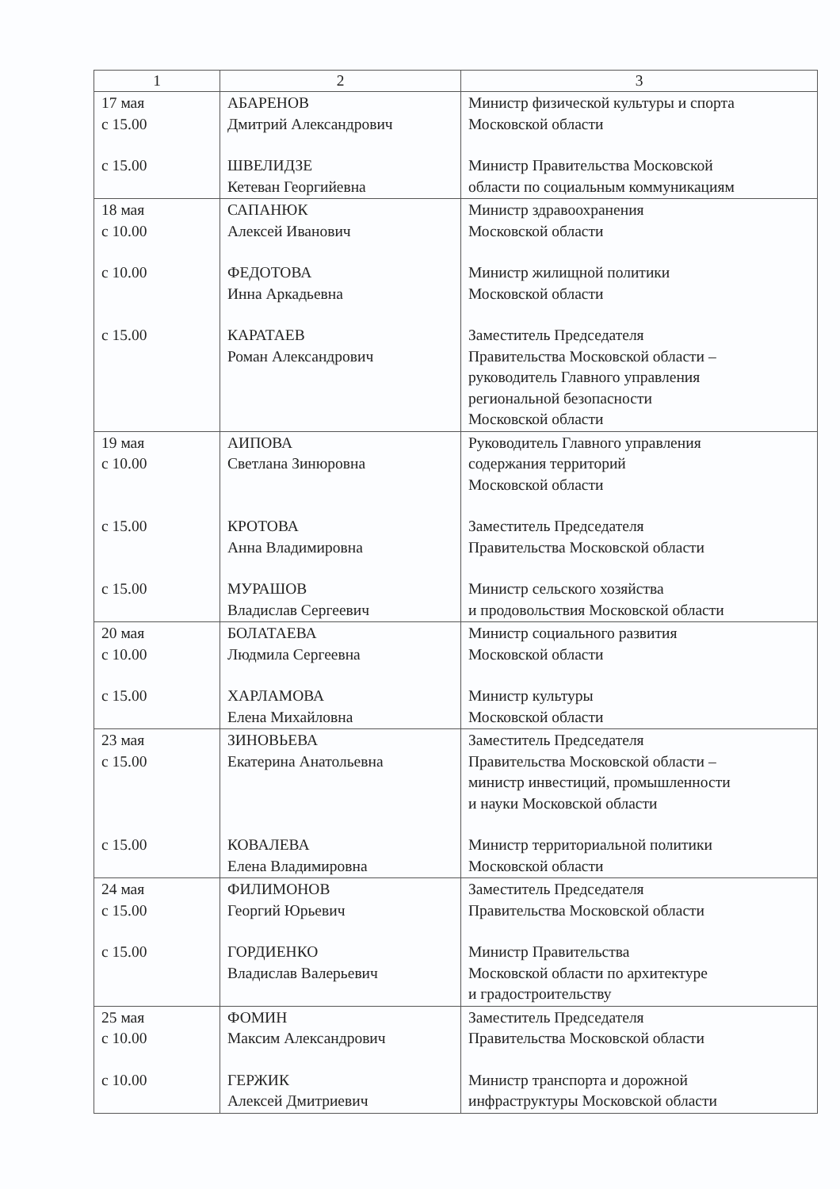| 1 | 2 | 3 |
| --- | --- | --- |
| 17 мая с 15.00 с 15.00 | АБАРЕНОВ Дмитрий Александрович ШВЕЛИДЗЕ Кетеван Георгийевна | Министр физической культуры и спорта Московской области Министр Правительства Московской области по социальным коммуникациям |
| 18 мая с 10.00 с 10.00 с 15.00 | САПАНЮК Алексей Иванович ФЕДОТОВА Инна Аркадьевна КАРАТАЕВ Роман Александрович | Министр здравоохранения Московской области Министр жилищной политики Московской области Заместитель Председателя Правительства Московской области – руководитель Главного управления региональной безопасности Московской области |
| 19 мая с 10.00 с 15.00 с 15.00 | АИПОВА Светлана Зинюровна КРОТОВА Анна Владимировна МУРАШОВ Владислав Сергеевич | Руководитель Главного управления содержания территорий Московской области Заместитель Председателя Правительства Московской области Министр сельского хозяйства и продовольствия Московской области |
| 20 мая с 10.00 с 15.00 | БОЛАТАЕВА Людмила Сергеевна ХАРЛАМОВА Елена Михайловна | Министр социального развития Московской области Министр культуры Московской области |
| 23 мая с 15.00 с 15.00 | ЗИНОВЬЕВА Екатерина Анатольевна КОВАЛЕВА Елена Владимировна | Заместитель Председателя Правительства Московской области – министр инвестиций, промышленности и науки Московской области Министр территориальной политики Московской области |
| 24 мая с 15.00 с 15.00 | ФИЛИМОНОВ Георгий Юрьевич ГОРДИЕНКО Владислав Валерьевич | Заместитель Председателя Правительства Московской области Министр Правительства Московской области по архитектуре и градостроительству |
| 25 мая с 10.00 с 10.00 | ФОМИН Максим Александрович ГЕРЖИК Алексей Дмитриевич | Заместитель Председателя Правительства Московской области Министр транспорта и дорожной инфраструктуры Московской области |